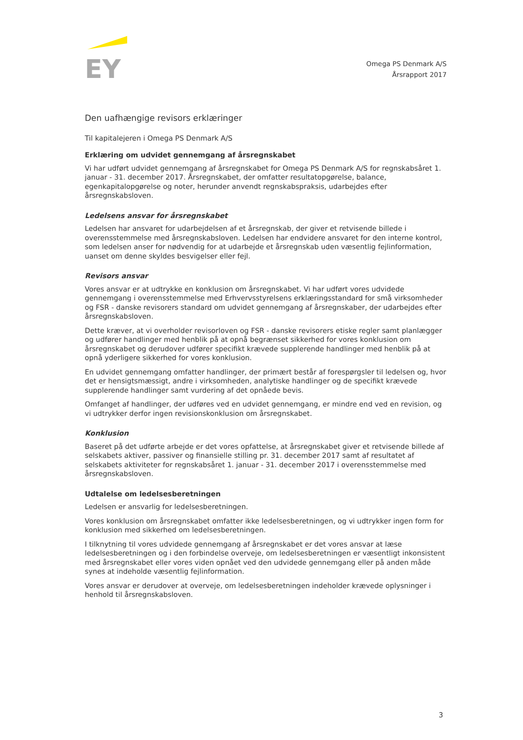EY
Omega PS Denmark A/S
Årsrapport 2017
Den uafhængige revisors erklæringer
Til kapitalejeren i Omega PS Denmark A/S
Erklæring om udvidet gennemgang af årsregnskabet
Vi har udført udvidet gennemgang af årsregnskabet for Omega PS Denmark A/S for regnskabsåret 1. januar - 31. december 2017. Årsregnskabet, der omfatter resultatopgørelse, balance, egenkapitalopgørelse og noter, herunder anvendt regnskabspraksis, udarbejdes efter årsregnskabsloven.
Ledelsens ansvar for årsregnskabet
Ledelsen har ansvaret for udarbejdelsen af et årsregnskab, der giver et retvisende billede i overensstemmelse med årsregnskabsloven. Ledelsen har endvidere ansvaret for den interne kontrol, som ledelsen anser for nødvendig for at udarbejde et årsregnskab uden væsentlig fejlinformation, uanset om denne skyldes besvigelser eller fejl.
Revisors ansvar
Vores ansvar er at udtrykke en konklusion om årsregnskabet. Vi har udført vores udvidede gennemgang i overensstemmelse med Erhvervsstyrelsens erklæringsstandard for små virksomheder og FSR - danske revisorers standard om udvidet gennemgang af årsregnskaber, der udarbejdes efter årsregnskabsloven.
Dette kræver, at vi overholder revisorloven og FSR - danske revisorers etiske regler samt planlægger og udfører handlinger med henblik på at opnå begrænset sikkerhed for vores konklusion om årsregnskabet og derudover udfører specifikt krævede supplerende handlinger med henblik på at opnå yderligere sikkerhed for vores konklusion.
En udvidet gennemgang omfatter handlinger, der primært består af forespørgsler til ledelsen og, hvor det er hensigtsmæssigt, andre i virksomheden, analytiske handlinger og de specifikt krævede supplerende handlinger samt vurdering af det opnåede bevis.
Omfanget af handlinger, der udføres ved en udvidet gennemgang, er mindre end ved en revision, og vi udtrykker derfor ingen revisionskonklusion om årsregnskabet.
Konklusion
Baseret på det udførte arbejde er det vores opfattelse, at årsregnskabet giver et retvisende billede af selskabets aktiver, passiver og finansielle stilling pr. 31. december 2017 samt af resultatet af selskabets aktiviteter for regnskabsåret 1. januar - 31. december 2017 i overensstemmelse med årsregnskabsloven.
Udtalelse om ledelsesberetningen
Ledelsen er ansvarlig for ledelsesberetningen.
Vores konklusion om årsregnskabet omfatter ikke ledelsesberetningen, og vi udtrykker ingen form for konklusion med sikkerhed om ledelsesberetningen.
I tilknytning til vores udvidede gennemgang af årsregnskabet er det vores ansvar at læse ledelsesberetningen og i den forbindelse overveje, om ledelsesberetningen er væsentligt inkonsistent med årsregnskabet eller vores viden opnået ved den udvidede gennemgang eller på anden måde synes at indeholde væsentlig fejlinformation.
Vores ansvar er derudover at overveje, om ledelsesberetningen indeholder krævede oplysninger i henhold til årsregnskabsloven.
3